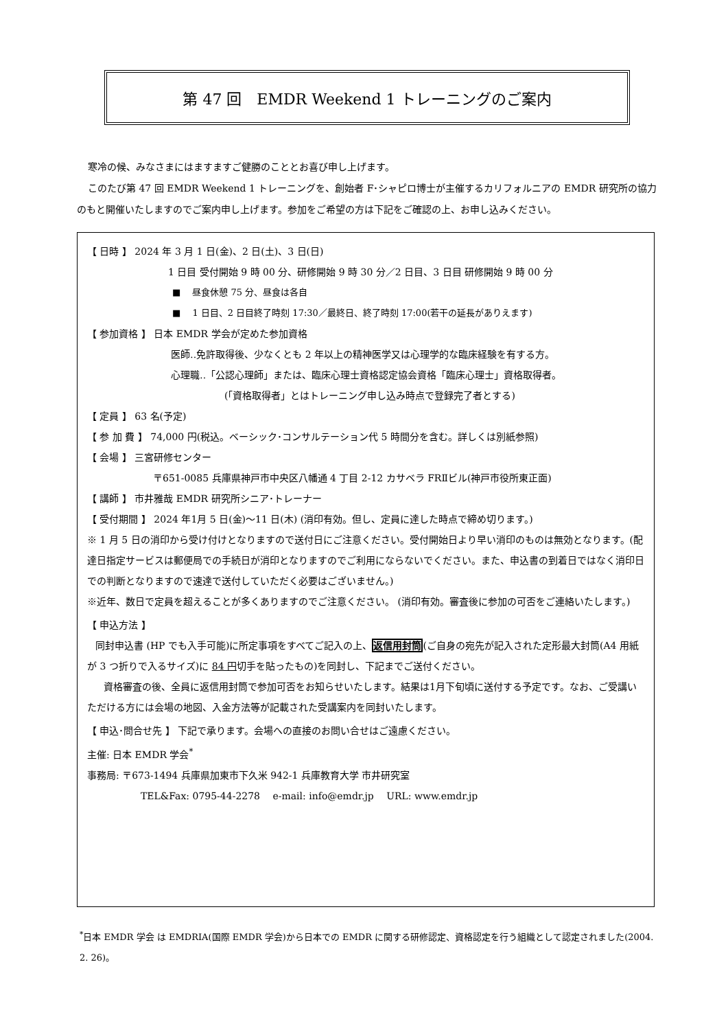第 47 回　EMDR Weekend 1 トレーニングのご案内
寒冷の候、みなさまにはますますご健勝のこととお喜び申し上げます。
このたび第 47 回 EMDR Weekend 1 トレーニングを、創始者 F･シャピロ博士が主催するカリフォルニアの EMDR 研究所の協力のもと開催いたしますのでご案内申し上げます。参加をご希望の方は下記をご確認の上、お申し込みください。
【 日時 】 2024 年 3 月 1 日(金)、2 日(土)、3 日(日)
1 日目 受付開始 9 時 00 分、研修開始 9 時 30 分／2 日目、3 日目 研修開始 9 時 00 分
■　 昼食休憩 75 分、昼食は各自
■　 1 日目、2 日目終了時刻 17:30／最終日、終了時刻 17:00(若干の延長がありえます)
【 参加資格 】 日本 EMDR 学会が定めた参加資格
医師‥免許取得後、少なくとも 2 年以上の精神医学又は心理学的な臨床経験を有する方。
心理職‥「公認心理師」または、臨床心理士資格認定協会資格「臨床心理士」資格取得者。
(「資格取得者」とはトレーニング申し込み時点で登録完了者とする)
【 定員 】 63 名(予定)
【 参 加 費 】 74,000 円(税込。ベーシック･コンサルテーション代 5 時間分を含む。詳しくは別紙参照)
【 会場 】 三宮研修センター
〒651-0085 兵庫県神戸市中央区八幡通 4 丁目 2-12 カサベラ FRⅡビル(神戸市役所東正面)
【 講師 】 市井雅哉 EMDR 研究所シニア･トレーナー
【 受付期間 】 2024 年1月 5 日(金)～11 日(木) (消印有効。但し、定員に達した時点で締め切ります。)
※ 1 月 5 日の消印から受け付けとなりますので送付日にご注意ください。受付開始日より早い消印のものは無効となります。(配達日指定サービスは郵便局での手続日が消印となりますのでご利用にならないでください。また、申込書の到着日ではなく消印日での判断となりますので速達で送付していただく必要はございません。)
※近年、数日で定員を超えることが多くありますのでご注意ください。 (消印有効。審査後に参加の可否をご連絡いたします。)
【 申込方法 】
同封申込書 (HP でも入手可能)に所定事項をすべてご記入の上、返信用封筒(ご自身の宛先が記入された定形最大封筒(A4 用紙が 3 つ折りで入るサイズ)に 84 円切手を貼ったもの)を同封し、下記までご送付ください。
資格審査の後、全員に返信用封筒で参加可否をお知らせいたします。結果は1月下旬頃に送付する予定です。なお、ご受講いただける方には会場の地図、入金方法等が記載された受講案内を同封いたします。
【 申込･問合せ先 】 下記で承ります。会場への直接のお問い合せはご遠慮ください。
主催: 日本 EMDR 学会<sup>*</sup>
事務局: 〒673-1494 兵庫県加東市下久米 942-1 兵庫教育大学 市井研究室
TEL&Fax: 0795-44-2278　 e-mail: info@emdr.jp　 URL: www.emdr.jp
<sup>*</sup> 日本 EMDR 学会 は EMDRIA(国際 EMDR 学会)から日本での EMDR に関する研修認定、資格認定を行う組織として認定されました(2004. 2. 26)。